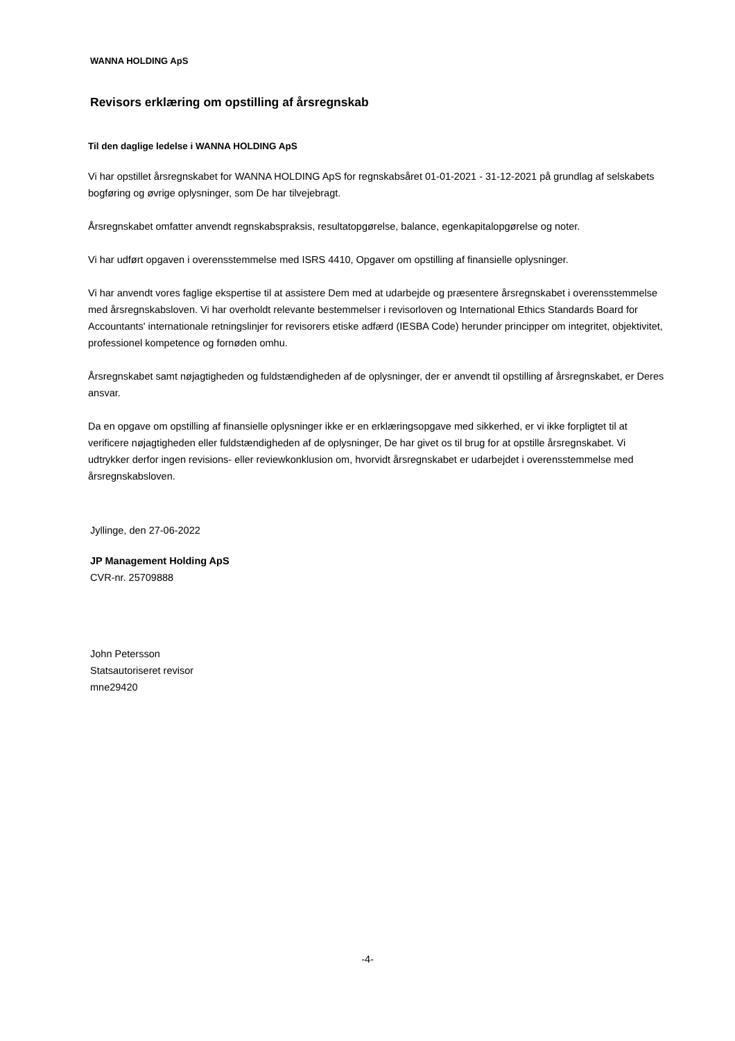WANNA HOLDING ApS
Revisors erklæring om opstilling af årsregnskab
Til den daglige ledelse i WANNA HOLDING ApS
Vi har opstillet årsregnskabet for WANNA HOLDING ApS for regnskabsåret 01-01-2021 - 31-12-2021 på grundlag af selskabets bogføring og øvrige oplysninger, som De har tilvejebragt.
Årsregnskabet omfatter anvendt regnskabspraksis, resultatopgørelse, balance, egenkapitalopgørelse og noter.
Vi har udført opgaven i overensstemmelse med ISRS 4410, Opgaver om opstilling af finansielle oplysninger.
Vi har anvendt vores faglige ekspertise til at assistere Dem med at udarbejde og præsentere årsregnskabet i overensstemmelse med årsregnskabsloven. Vi har overholdt relevante bestemmelser i revisorloven og International Ethics Standards Board for Accountants' internationale retningslinjer for revisorers etiske adfærd (IESBA Code) herunder principper om integritet, objektivitet, professionel kompetence og fornøden omhu.
Årsregnskabet samt nøjagtigheden og fuldstændigheden af de oplysninger, der er anvendt til opstilling af årsregnskabet, er Deres ansvar.
Da en opgave om opstilling af finansielle oplysninger ikke er en erklæringsopgave med sikkerhed, er vi ikke forpligtet til at verificere nøjagtigheden eller fuldstændigheden af de oplysninger, De har givet os til brug for at opstille årsregnskabet. Vi udtrykker derfor ingen revisions- eller reviewkonklusion om, hvorvidt årsregnskabet er udarbejdet i overensstemmelse med årsregnskabsloven.
Jyllinge, den 27-06-2022
JP Management Holding ApS
CVR-nr. 25709888
John Petersson
Statsautoriseret revisor
mne29420
-4-